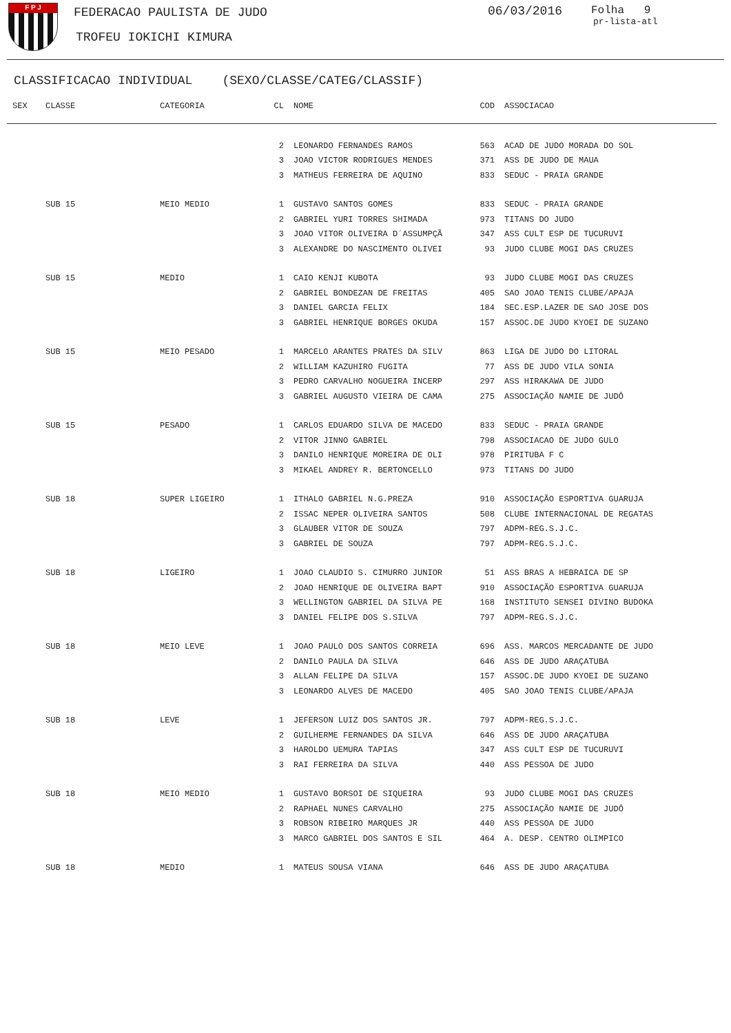F P J FEDERACAO PAULISTA DE JUDO
TROFEU IOKICHI KIMURA
06/03/2016 Folha 9
pr-lista-atl
CLASSIFICACAO INDIVIDUAL (SEXO/CLASSE/CATEG/CLASSIF)
| SEX | CLASSE | CATEGORIA | CL | NOME | COD | ASSOCIACAO |
| --- | --- | --- | --- | --- | --- | --- |
| | | | 2 | LEONARDO FERNANDES RAMOS | 563 | ACAD DE JUDO MORADA DO SOL |
| | | | 3 | JOAO VICTOR RODRIGUES MENDES | 371 | ASS DE JUDO DE MAUA |
| | | | 3 | MATHEUS FERREIRA DE AQUINO | 833 | SEDUC - PRAIA GRANDE |
| | SUB 15 | MEIO MEDIO | 1 | GUSTAVO SANTOS GOMES | 833 | SEDUC - PRAIA GRANDE |
| | | | 2 | GABRIEL YURI TORRES SHIMADA | 973 | TITANS DO JUDO |
| | | | 3 | JOAO VITOR OLIVEIRA D´ASSUMPÇÃ | 347 | ASS CULT ESP DE TUCURUVI |
| | | | 3 | ALEXANDRE DO NASCIMENTO OLIVEI | 93 | JUDO CLUBE MOGI DAS CRUZES |
| | SUB 15 | MEDIO | 1 | CAIO KENJI KUBOTA | 93 | JUDO CLUBE MOGI DAS CRUZES |
| | | | 2 | GABRIEL BONDEZAN DE FREITAS | 405 | SAO JOAO TENIS CLUBE/APAJA |
| | | | 3 | DANIEL GARCIA FELIX | 184 | SEC.ESP.LAZER DE SAO JOSE DOS |
| | | | 3 | GABRIEL HENRIQUE BORGES OKUDA | 157 | ASSOC.DE JUDO KYOEI DE SUZANO |
| | SUB 15 | MEIO PESADO | 1 | MARCELO ARANTES PRATES DA SILV | 863 | LIGA DE JUDO DO LITORAL |
| | | | 2 | WILLIAM KAZUHIRO FUGITA | 77 | ASS DE JUDO VILA SONIA |
| | | | 3 | PEDRO CARVALHO NOGUEIRA INCERP | 297 | ASS HIRAKAWA DE JUDO |
| | | | 3 | GABRIEL AUGUSTO VIEIRA DE CAMA | 275 | ASSOCIAÇÃO NAMIE DE JUDÔ |
| | SUB 15 | PESADO | 1 | CARLOS EDUARDO SILVA DE MACEDO | 833 | SEDUC - PRAIA GRANDE |
| | | | 2 | VITOR JINNO GABRIEL | 798 | ASSOCIACAO DE JUDO GULO |
| | | | 3 | DANILO HENRIQUE MOREIRA DE OLI | 978 | PIRITUBA F C |
| | | | 3 | MIKAEL ANDREY R. BERTONCELLO | 973 | TITANS DO JUDO |
| | SUB 18 | SUPER LIGEIRO | 1 | ITHALO GABRIEL N.G.PREZA | 910 | ASSOCIAÇÃO ESPORTIVA GUARUJA |
| | | | 2 | ISSAC NEPER OLIVEIRA SANTOS | 508 | CLUBE INTERNACIONAL DE REGATAS |
| | | | 3 | GLAUBER VITOR DE SOUZA | 797 | ADPM-REG.S.J.C. |
| | | | 3 | GABRIEL DE SOUZA | 797 | ADPM-REG.S.J.C. |
| | SUB 18 | LIGEIRO | 1 | JOAO CLAUDIO S. CIMURRO JUNIOR | 51 | ASS BRAS A HEBRAICA DE SP |
| | | | 2 | JOAO HENRIQUE DE OLIVEIRA BAPT | 910 | ASSOCIAÇÃO ESPORTIVA GUARUJA |
| | | | 3 | WELLINGTON GABRIEL DA SILVA PE | 168 | INSTITUTO SENSEI DIVINO BUDOKA |
| | | | 3 | DANIEL FELIPE DOS S.SILVA | 797 | ADPM-REG.S.J.C. |
| | SUB 18 | MEIO LEVE | 1 | JOAO PAULO DOS SANTOS CORREIA | 696 | ASS. MARCOS MERCADANTE DE JUDO |
| | | | 2 | DANILO PAULA DA SILVA | 646 | ASS DE JUDO ARAÇATUBA |
| | | | 3 | ALLAN FELIPE DA SILVA | 157 | ASSOC.DE JUDO KYOEI DE SUZANO |
| | | | 3 | LEONARDO ALVES DE MACEDO | 405 | SAO JOAO TENIS CLUBE/APAJA |
| | SUB 18 | LEVE | 1 | JEFERSON LUIZ DOS SANTOS JR. | 797 | ADPM-REG.S.J.C. |
| | | | 2 | GUILHERME FERNANDES DA SILVA | 646 | ASS DE JUDO ARAÇATUBA |
| | | | 3 | HAROLDO UEMURA TAPIAS | 347 | ASS CULT ESP DE TUCURUVI |
| | | | 3 | RAI FERREIRA DA SILVA | 440 | ASS PESSOA DE JUDO |
| | SUB 18 | MEIO MEDIO | 1 | GUSTAVO BORSOI DE SIQUEIRA | 93 | JUDO CLUBE MOGI DAS CRUZES |
| | | | 2 | RAPHAEL NUNES CARVALHO | 275 | ASSOCIAÇÃO NAMIE DE JUDÔ |
| | | | 3 | ROBSON RIBEIRO MARQUES JR | 440 | ASS PESSOA DE JUDO |
| | | | 3 | MARCO GABRIEL DOS SANTOS E SIL | 464 | A. DESP. CENTRO OLIMPICO |
| | SUB 18 | MEDIO | 1 | MATEUS SOUSA VIANA | 646 | ASS DE JUDO ARAÇATUBA |